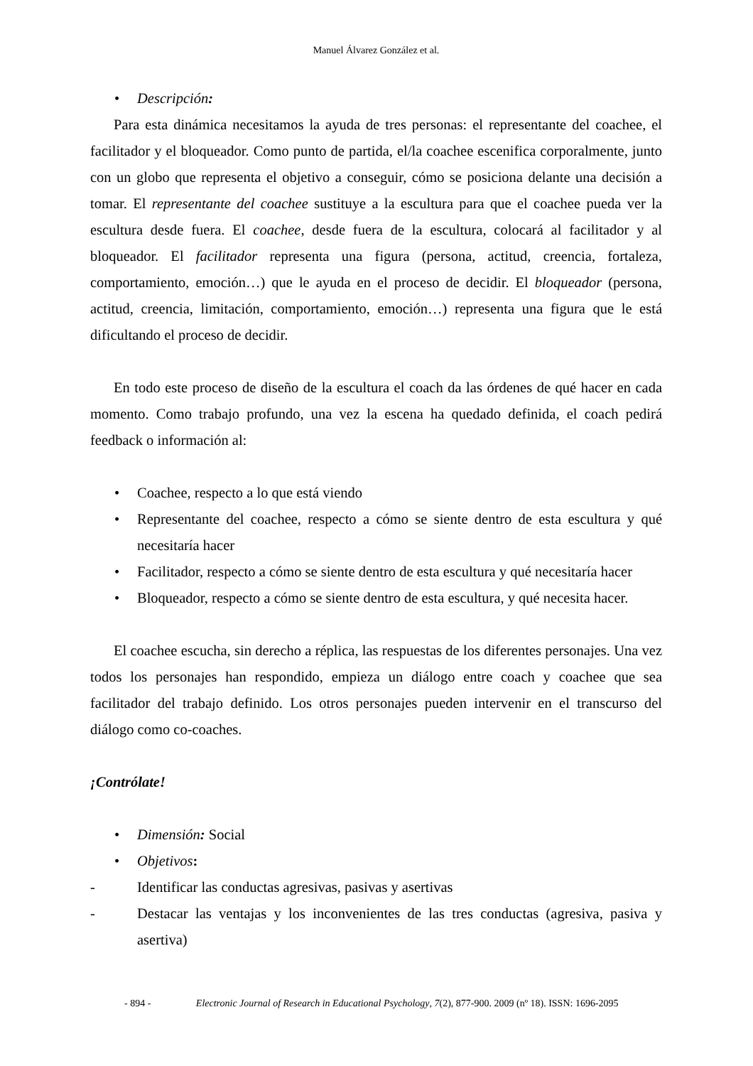Manuel Álvarez González et al.
• Descripción:
Para esta dinámica necesitamos la ayuda de tres personas: el representante del coachee, el facilitador y el bloqueador. Como punto de partida, el/la coachee escenifica corporalmente, junto con un globo que representa el objetivo a conseguir, cómo se posiciona delante una decisión a tomar. El representante del coachee sustituye a la escultura para que el coachee pueda ver la escultura desde fuera. El coachee, desde fuera de la escultura, colocará al facilitador y al bloqueador. El facilitador representa una figura (persona, actitud, creencia, fortaleza, comportamiento, emoción…) que le ayuda en el proceso de decidir. El bloqueador (persona, actitud, creencia, limitación, comportamiento, emoción…) representa una figura que le está dificultando el proceso de decidir.
En todo este proceso de diseño de la escultura el coach da las órdenes de qué hacer en cada momento. Como trabajo profundo, una vez la escena ha quedado definida, el coach pedirá feedback o información al:
• Coachee, respecto a lo que está viendo
• Representante del coachee, respecto a cómo se siente dentro de esta escultura y qué necesitaría hacer
• Facilitador, respecto a cómo se siente dentro de esta escultura y qué necesitaría hacer
• Bloqueador, respecto a cómo se siente dentro de esta escultura, y qué necesita hacer.
El coachee escucha, sin derecho a réplica, las respuestas de los diferentes personajes. Una vez todos los personajes han respondido, empieza un diálogo entre coach y coachee que sea facilitador del trabajo definido. Los otros personajes pueden intervenir en el transcurso del diálogo como co-coaches.
¡Contrólate!
• Dimensión: Social
• Objetivos:
- Identificar las conductas agresivas, pasivas y asertivas
- Destacar las ventajas y los inconvenientes de las tres conductas (agresiva, pasiva y asertiva)
- 894 - Electronic Journal of Research in Educational Psychology, 7(2), 877-900. 2009 (nº 18). ISSN: 1696-2095